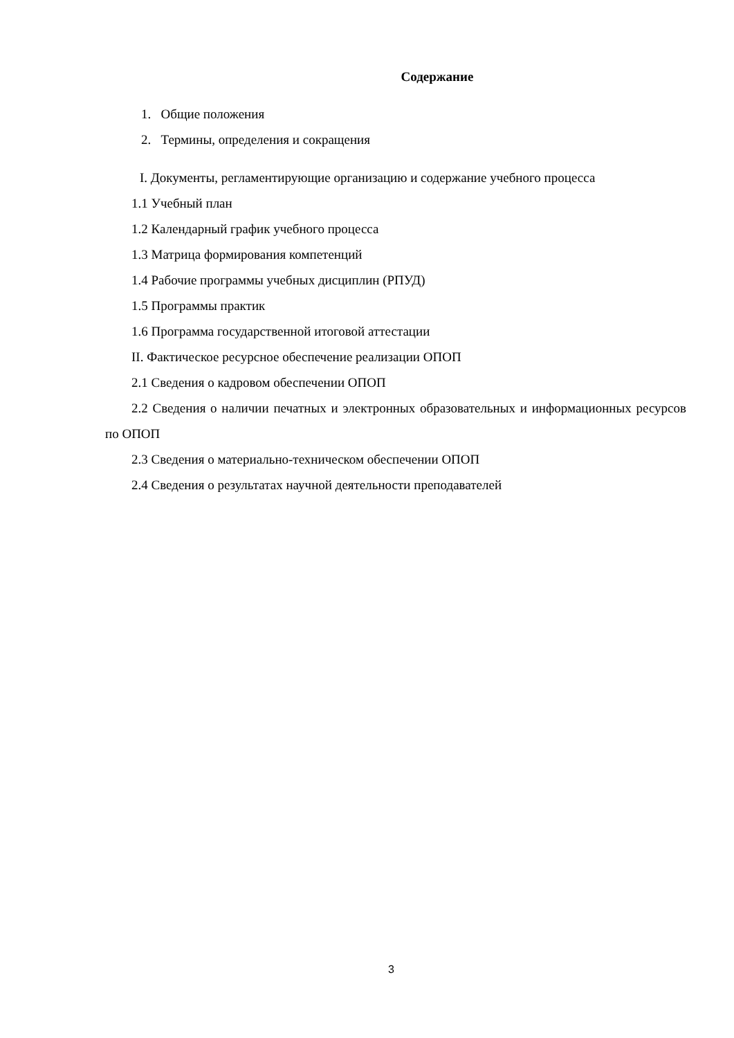Содержание
1. Общие положения
2. Термины, определения и сокращения
I. Документы, регламентирующие организацию и содержание учебного процесса
1.1 Учебный план
1.2 Календарный график учебного процесса
1.3 Матрица формирования компетенций
1.4 Рабочие программы учебных дисциплин (РПУД)
1.5 Программы практик
1.6 Программа государственной итоговой аттестации
II. Фактическое ресурсное обеспечение реализации ОПОП
2.1 Сведения о кадровом обеспечении ОПОП
2.2 Сведения о наличии печатных и электронных образовательных и информационных ресурсов по ОПОП
2.3 Сведения о материально-техническом обеспечении ОПОП
2.4 Сведения о результатах научной деятельности преподавателей
3